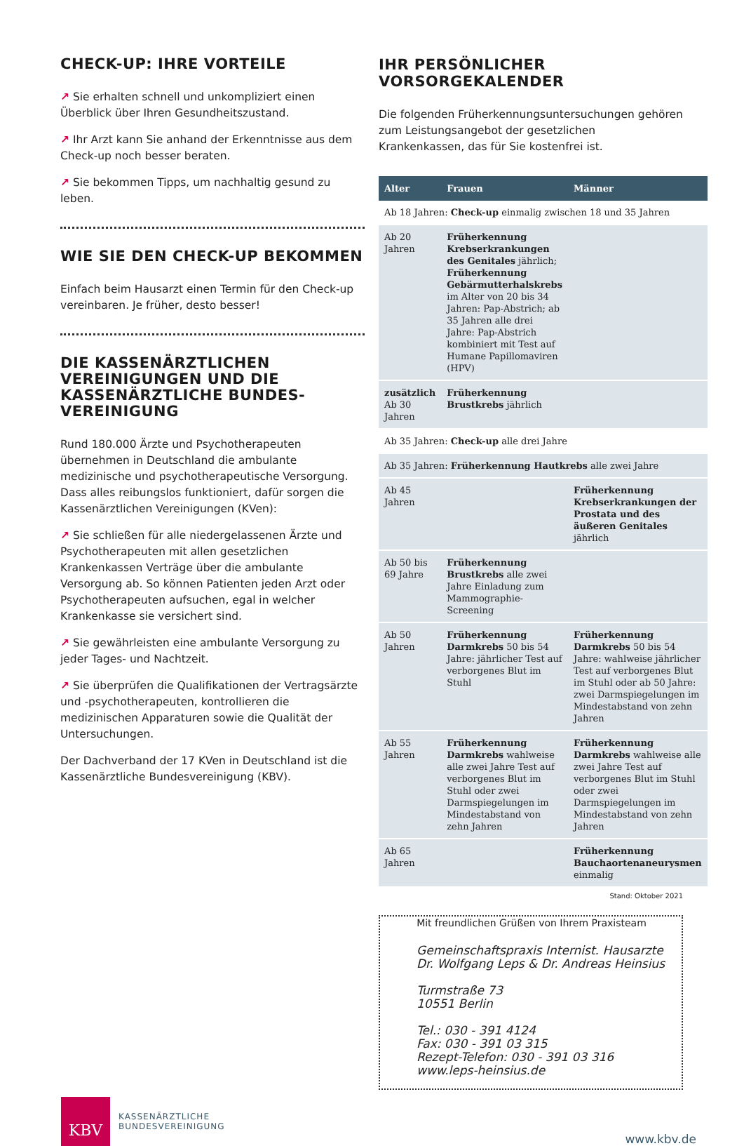CHECK-UP: IHRE VORTEILE
↗ Sie erhalten schnell und unkompliziert einen Überblick über Ihren Gesundheitszustand.
↗ Ihr Arzt kann Sie anhand der Erkenntnisse aus dem Check-up noch besser beraten.
↗ Sie bekommen Tipps, um nachhaltig gesund zu leben.
WIE SIE DEN CHECK-UP BEKOMMEN
Einfach beim Hausarzt einen Termin für den Check-up vereinbaren. Je früher, desto besser!
DIE KASSENÄRZTLICHEN VEREINIGUNGEN UND DIE KASSENÄRZTLICHE BUNDES-VEREINIGUNG
Rund 180.000 Ärzte und Psychotherapeuten übernehmen in Deutschland die ambulante medizinische und psychotherapeutische Versorgung. Dass alles reibungslos funktioniert, dafür sorgen die Kassenärztlichen Vereinigungen (KVen):
↗ Sie schließen für alle niedergelassenen Ärzte und Psychotherapeuten mit allen gesetzlichen Krankenkassen Verträge über die ambulante Versorgung ab. So können Patienten jeden Arzt oder Psychotherapeuten aufsuchen, egal in welcher Krankenkasse sie versichert sind.
↗ Sie gewährleisten eine ambulante Versorgung zu jeder Tages- und Nachtzeit.
↗ Sie überprüfen die Qualifikationen der Vertragsärzte und -psychotherapeuten, kontrollieren die medizinischen Apparaturen sowie die Qualität der Untersuchungen.
Der Dachverband der 17 KVen in Deutschland ist die Kassenärztliche Bundesvereinigung (KBV).
IHR PERSÖNLICHER VORSORGEKALENDER
Die folgenden Früherkennungsuntersuchungen gehören zum Leistungsangebot der gesetzlichen Krankenkassen, das für Sie kostenfrei ist.
| Alter | Frauen | Männer |
| --- | --- | --- |
| Ab 18 Jahren: Check-up einmalig zwischen 18 und 35 Jahren | | |
| Ab 20 Jahren | Früherkennung Krebserkrankungen des Genitales jährlich; Früherkennung Gebärmutterhalskrebs im Alter von 20 bis 34 Jahren: Pap-Abstrich; ab 35 Jahren alle drei Jahre: Pap-Abstrich kombiniert mit Test auf Humane Papillomaviren (HPV) | |
| zusätzlich Ab 30 Jahren | Früherkennung Brustkrebs jährlich | |
| Ab 35 Jahren: Check-up alle drei Jahre | | |
| Ab 35 Jahren: Früherkennung Hautkrebs alle zwei Jahre | | |
| Ab 45 Jahren | | Früherkennung Krebserkrankungen der Prostata und des äußeren Genitales jährlich |
| Ab 50 bis 69 Jahre | Früherkennung Brustkrebs alle zwei Jahre Einladung zum Mammographie-Screening | |
| Ab 50 Jahren | Früherkennung Darmkrebs 50 bis 54 Jahre: jährlicher Test auf verborgenes Blut im Stuhl | Früherkennung Darmkrebs 50 bis 54 Jahre: wahlweise jährlicher Test auf verborgenes Blut im Stuhl oder ab 50 Jahre: zwei Darmspiegelungen im Mindestabstand von zehn Jahren |
| Ab 55 Jahren | Früherkennung Darmkrebs wahlweise alle zwei Jahre Test auf verborgenes Blut im Stuhl oder zwei Darmspiegelungen im Mindestabstand von zehn Jahren | Früherkennung Darmkrebs wahlweise alle zwei Jahre Test auf verborgenes Blut im Stuhl oder zwei Darmspiegelungen im Mindestabstand von zehn Jahren |
| Ab 65 Jahren | | Früherkennung Bauchaortenaneurysmen einmalig |
Stand: Oktober 2021
Mit freundlichen Grüßen von Ihrem Praxisteam
Gemeinschaftspraxis Internist. Hausarzte
Dr. Wolfgang Leps & Dr. Andreas Heinsius
Turmstraße 73
10551 Berlin
Tel.: 030 - 391 4124
Fax: 030 - 391 03 315
Rezept-Telefon: 030 - 391 03 316
www.leps-heinsius.de
KBV
KASSENÄRZTLICHE
BUNDESVEREINIGUNG
www.kbv.de